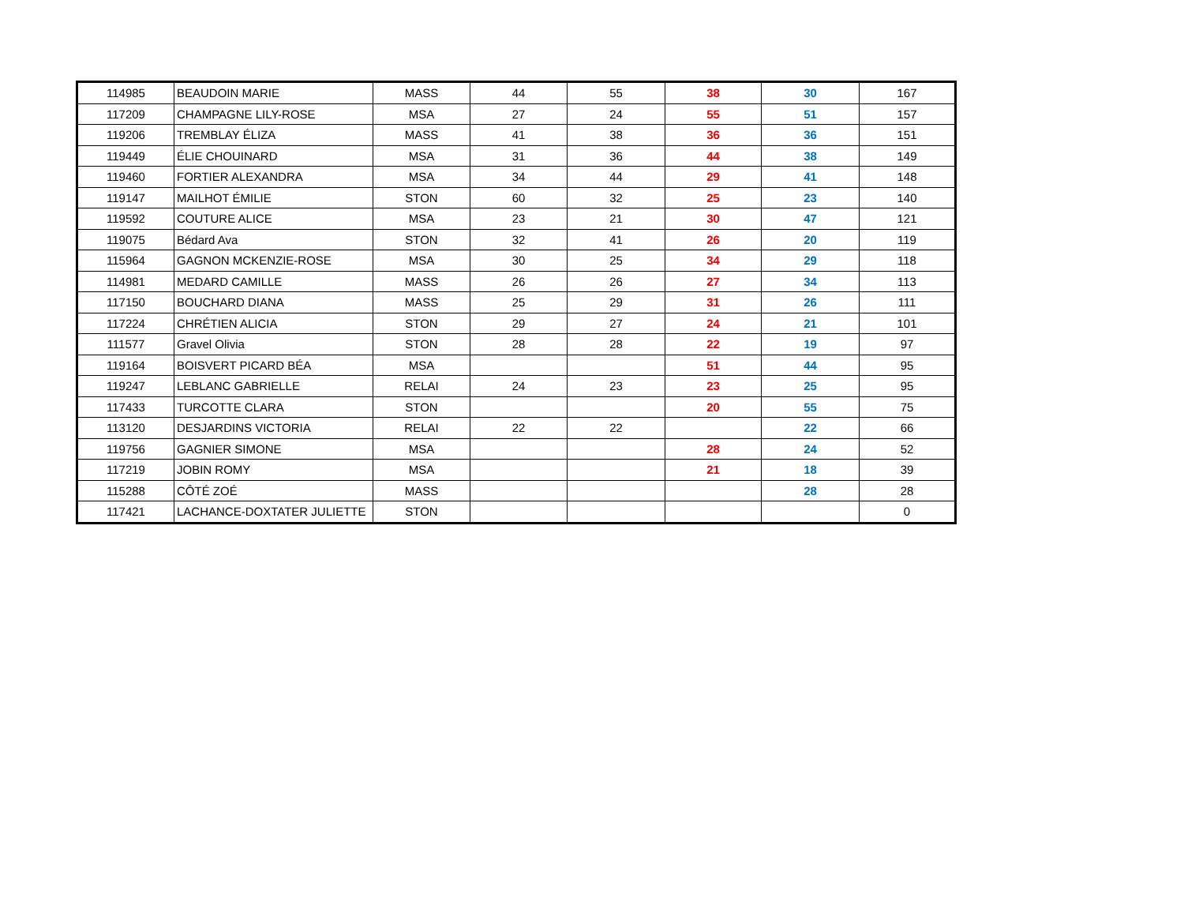| 114985 | BEAUDOIN MARIE | MASS | 44 | 55 | 38 | 30 | 167 |
| 117209 | CHAMPAGNE LILY-ROSE | MSA | 27 | 24 | 55 | 51 | 157 |
| 119206 | TREMBLAY ÉLIZA | MASS | 41 | 38 | 36 | 36 | 151 |
| 119449 | ÉLIE CHOUINARD | MSA | 31 | 36 | 44 | 38 | 149 |
| 119460 | FORTIER ALEXANDRA | MSA | 34 | 44 | 29 | 41 | 148 |
| 119147 | MAILHOT ÉMILIE | STON | 60 | 32 | 25 | 23 | 140 |
| 119592 | COUTURE ALICE | MSA | 23 | 21 | 30 | 47 | 121 |
| 119075 | Bédard Ava | STON | 32 | 41 | 26 | 20 | 119 |
| 115964 | GAGNON MCKENZIE-ROSE | MSA | 30 | 25 | 34 | 29 | 118 |
| 114981 | MEDARD CAMILLE | MASS | 26 | 26 | 27 | 34 | 113 |
| 117150 | BOUCHARD DIANA | MASS | 25 | 29 | 31 | 26 | 111 |
| 117224 | CHRÉTIEN ALICIA | STON | 29 | 27 | 24 | 21 | 101 |
| 111577 | Gravel Olivia | STON | 28 | 28 | 22 | 19 | 97 |
| 119164 | BOISVERT PICARD BÉA | MSA | | | 51 | 44 | 95 |
| 119247 | LEBLANC GABRIELLE | RELAI | 24 | 23 | 23 | 25 | 95 |
| 117433 | TURCOTTE CLARA | STON | | | 20 | 55 | 75 |
| 113120 | DESJARDINS VICTORIA | RELAI | 22 | 22 | | 22 | 66 |
| 119756 | GAGNIER SIMONE | MSA | | | 28 | 24 | 52 |
| 117219 | JOBIN ROMY | MSA | | | 21 | 18 | 39 |
| 115288 | CÔTÉ ZOÉ | MASS | | | | 28 | 28 |
| 117421 | LACHANCE-DOXTATER JULIETTE | STON | | | | | 0 |